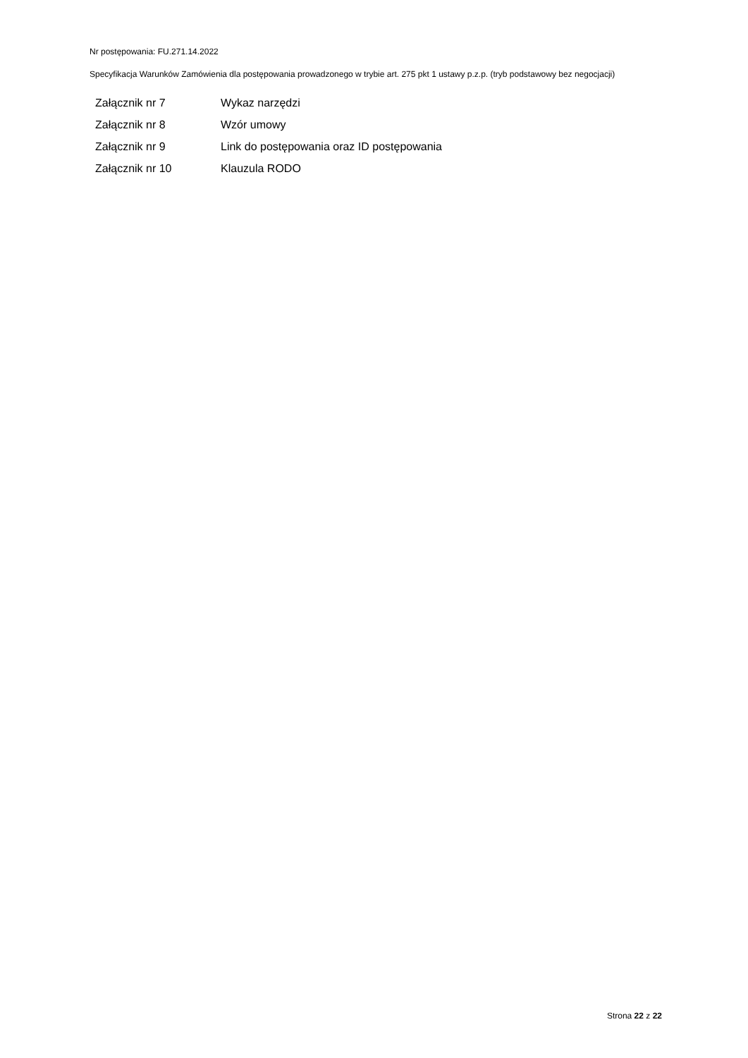Nr postępowania: FU.271.14.2022
Specyfikacja Warunków Zamówienia dla postępowania prowadzonego w trybie art. 275 pkt 1 ustawy p.z.p. (tryb podstawowy bez negocjacji)
| Załącznik nr 7 | Wykaz narzędzi |
| Załącznik nr 8 | Wzór umowy |
| Załącznik nr 9 | Link do postępowania oraz ID postępowania |
| Załącznik nr 10 | Klauzula RODO |
Strona 22 z 22